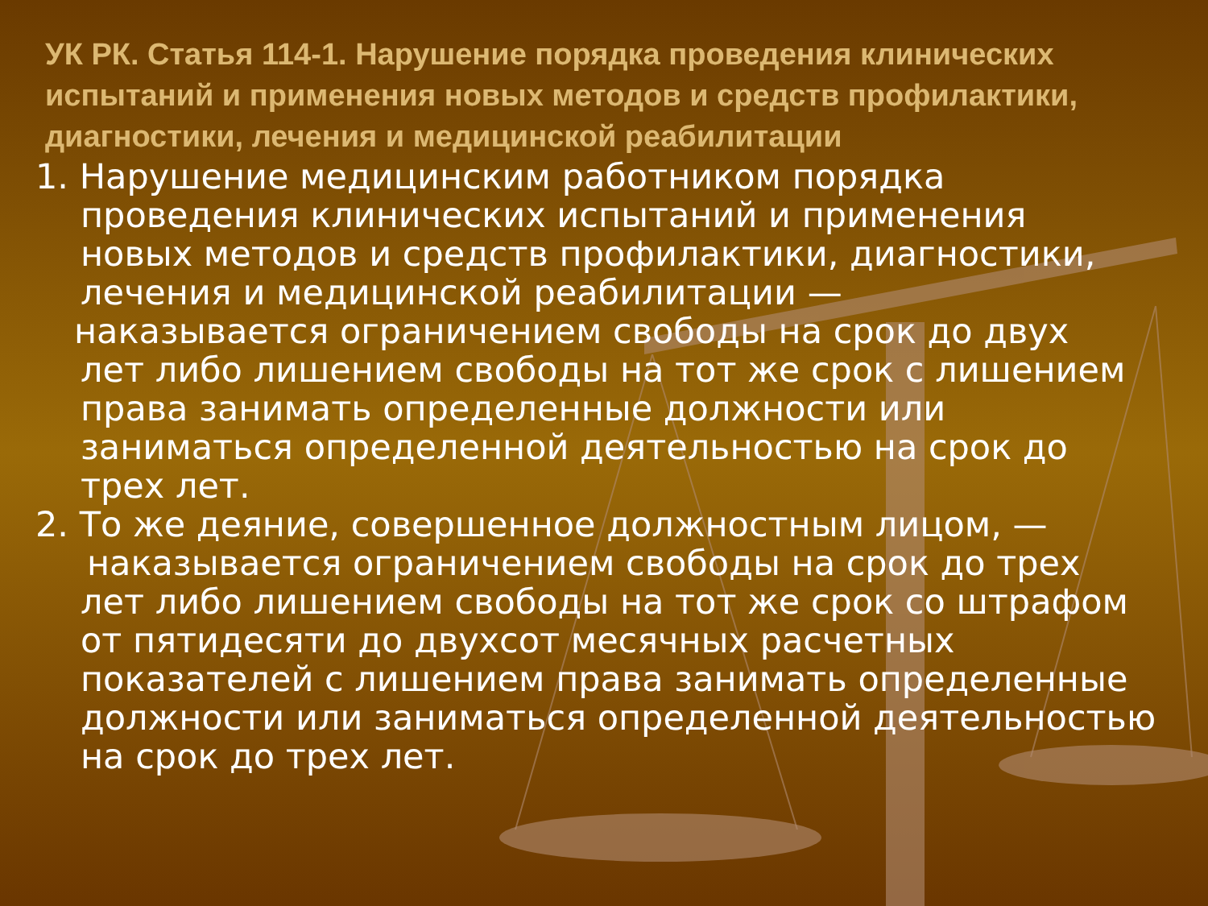УК РК. Статья 114-1. Нарушение порядка проведения клинических испытаний и применения новых методов и средств профилактики, диагностики, лечения и медицинской реабилитации
1. Нарушение медицинским работником порядка
проведения клинических испытаний и применения
новых методов и средств профилактики, диагностики,
лечения и медицинской реабилитации —
наказывается ограничением свободы на срок до двух
лет либо лишением свободы на тот же срок с лишением права занимать определенные должности или заниматься определенной деятельностью на срок до трех лет.
2. То же деяние, совершенное должностным лицом, —
наказывается ограничением свободы на срок до трех
лет либо лишением свободы на тот же срок со штрафом от пятидесяти до двухсот месячных расчетных показателей с лишением права занимать определенные должности или заниматься определенной деятельностью на срок до трех лет.